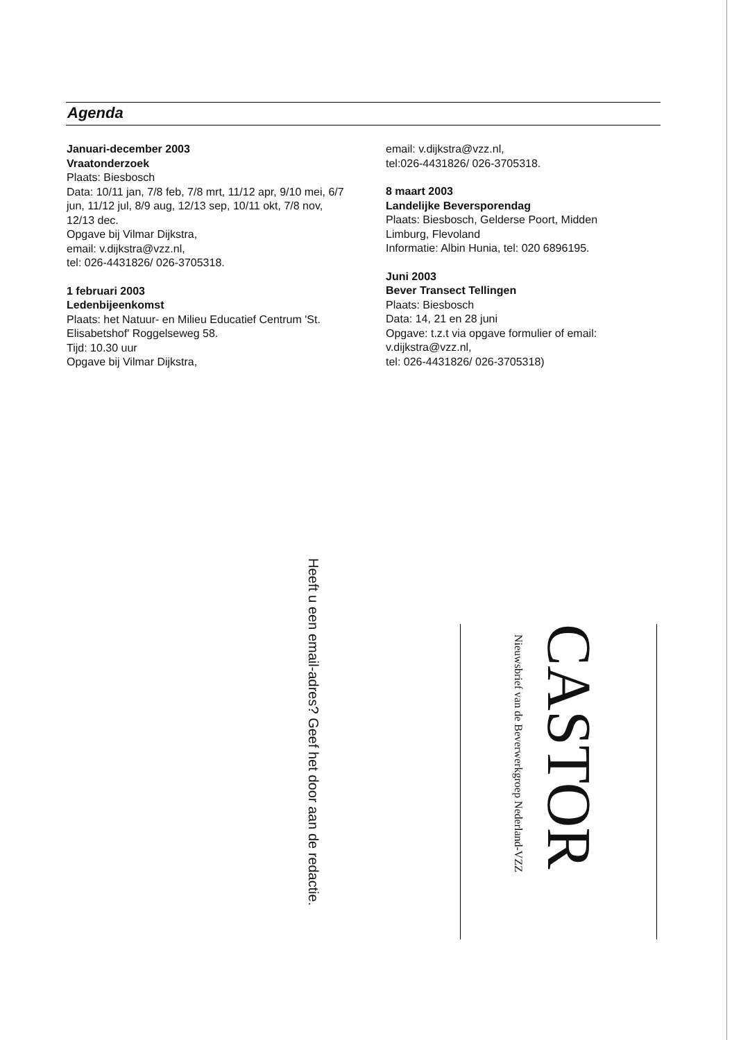Agenda
Januari-december 2003
Vraatonderzoek
Plaats: Biesbosch
Data: 10/11 jan, 7/8 feb, 7/8 mrt, 11/12 apr, 9/10 mei, 6/7 jun, 11/12 jul, 8/9 aug, 12/13 sep, 10/11 okt, 7/8 nov, 12/13 dec.
Opgave bij Vilmar Dijkstra,
email: v.dijkstra@vzz.nl,
tel: 026-4431826/ 026-3705318.
1 februari 2003
Ledenbijeenkomst
Plaats: het Natuur- en Milieu Educatief Centrum 'St. Elisabetshof' Roggelseweg 58.
Tijd: 10.30 uur
Opgave bij Vilmar Dijkstra,
email: v.dijkstra@vzz.nl,
tel:026-4431826/ 026-3705318.
8 maart 2003
Landelijke Beversporendag
Plaats: Biesbosch, Gelderse Poort, Midden Limburg, Flevoland
Informatie: Albin Hunia, tel: 020 6896195.
Juni 2003
Bever Transect Tellingen
Plaats: Biesbosch
Data: 14, 21 en 28 juni
Opgave: t.z.t via opgave formulier of email: v.dijkstra@vzz.nl,
tel: 026-4431826/ 026-3705318)
Heeft u een email-adres? Geef het door aan de redactie.
Nieuwsbrief van de Beverwerkgroep Nederland-VZZ
CASTOR